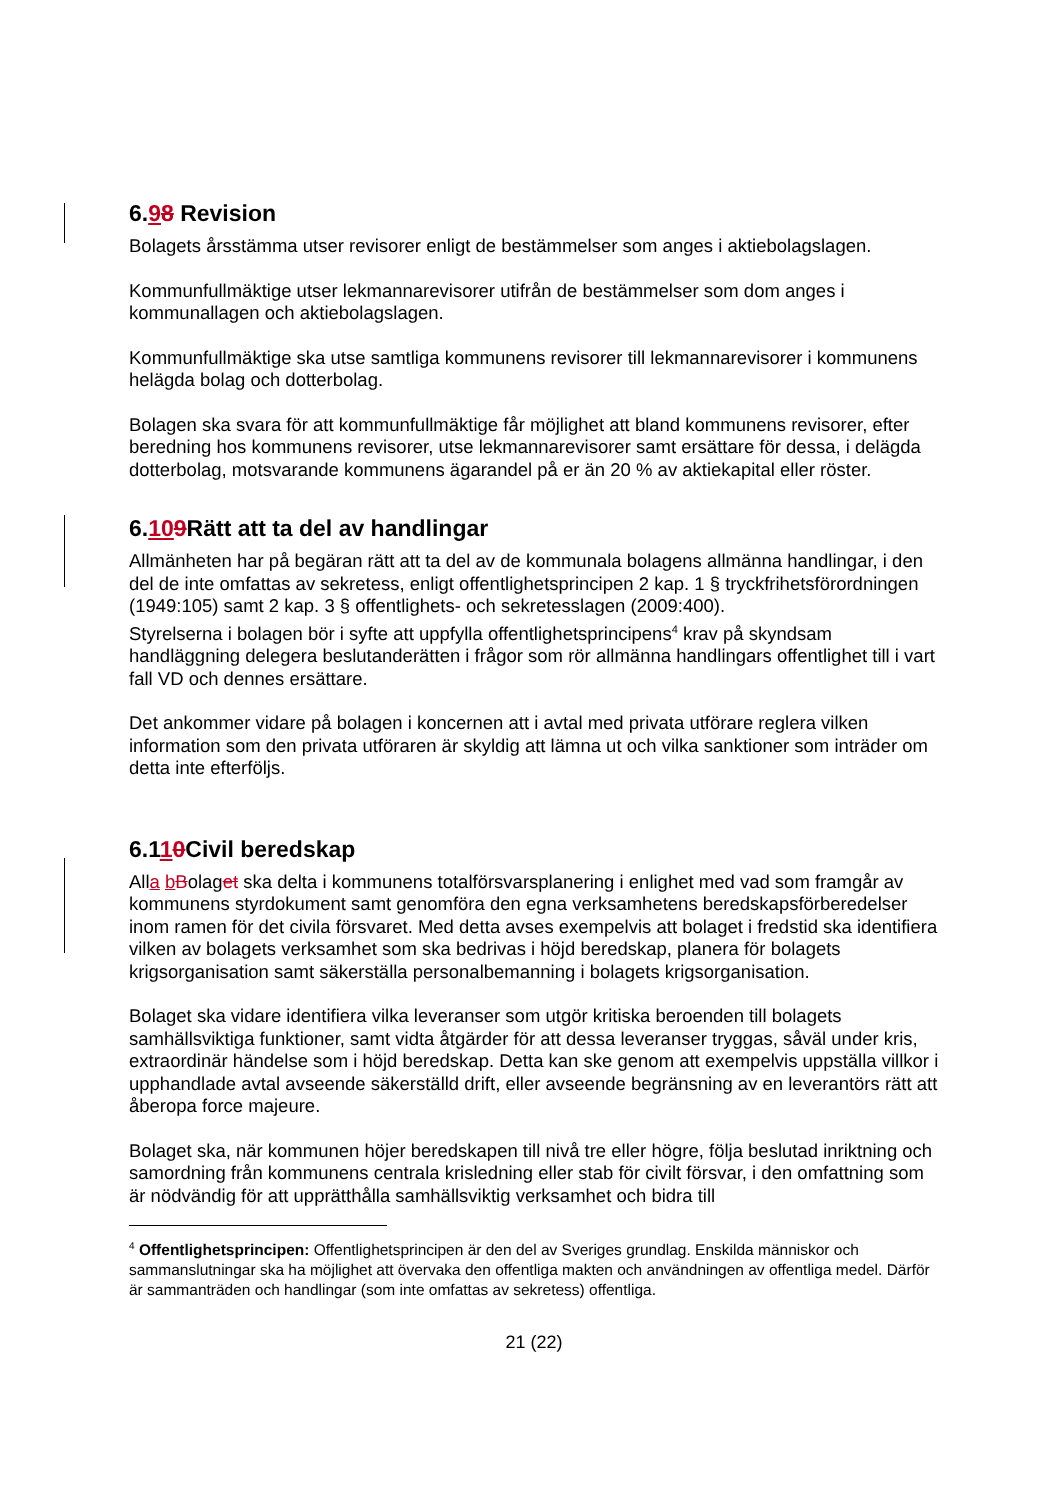6.98 Revision
Bolagets årsstämma utser revisorer enligt de bestämmelser som anges i aktiebolagslagen.
Kommunfullmäktige utser lekmannarevisorer utifrån de bestämmelser som dom anges i kommunallagen och aktiebolagslagen.
Kommunfullmäktige ska utse samtliga kommunens revisorer till lekmannarevisorer i kommunens helägda bolag och dotterbolag.
Bolagen ska svara för att kommunfullmäktige får möjlighet att bland kommunens revisorer, efter beredning hos kommunens revisorer, utse lekmannarevisorer samt ersättare för dessa, i delägda dotterbolag, motsvarande kommunens ägarandel på er än 20 % av aktiekapital eller röster.
6.109 Rätt att ta del av handlingar
Allmänheten har på begäran rätt att ta del av de kommunala bolagens allmänna handlingar, i den del de inte omfattas av sekretess, enligt offentlighetsprincipen 2 kap. 1 § tryckfrihetsförordningen (1949:105) samt 2 kap. 3 § offentlighets- och sekretesslagen (2009:400).
Styrelserna i bolagen bör i syfte att uppfylla offentlighetsprincipens<sup>4</sup> krav på skyndsam handläggning delegera beslutanderätten i frågor som rör allmänna handlingars offentlighet till i vart fall VD och dennes ersättare.
Det ankommer vidare på bolagen i koncernen att i avtal med privata utförare reglera vilken information som den privata utföraren är skyldig att lämna ut och vilka sanktioner som inträder om detta inte efterföljs.
6.110 Civil beredskap
Alla bBolaget ska delta i kommunens totalförsvarsplanering i enlighet med vad som framgår av kommunens styrdokument samt genomföra den egna verksamhetens beredskapsförberedelser inom ramen för det civila försvaret. Med detta avses exempelvis att bolaget i fredstid ska identifiera vilken av bolagets verksamhet som ska bedrivas i höjd beredskap, planera för bolagets krigsorganisation samt säkerställa personalbemanning i bolagets krigsorganisation.
Bolaget ska vidare identifiera vilka leveranser som utgör kritiska beroenden till bolagets samhällsviktiga funktioner, samt vidta åtgärder för att dessa leveranser tryggas, såväl under kris, extraordinär händelse som i höjd beredskap. Detta kan ske genom att exempelvis uppställa villkor i upphandlade avtal avseende säkerställd drift, eller avseende begränsning av en leverantörs rätt att åberopa force majeure.
Bolaget ska, när kommunen höjer beredskapen till nivå tre eller högre, följa beslutad inriktning och samordning från kommunens centrala krisledning eller stab för civilt försvar, i den omfattning som är nödvändig för att upprätthålla samhällsviktig verksamhet och bidra till
<sup>4</sup> Offentlighetsprincipen: Offentlighetsprincipen är den del av Sveriges grundlag. Enskilda människor och sammanslutningar ska ha möjlighet att övervaka den offentliga makten och användningen av offentliga medel. Därför är sammanträden och handlingar (som inte omfattas av sekretess) offentliga.
21 (22)